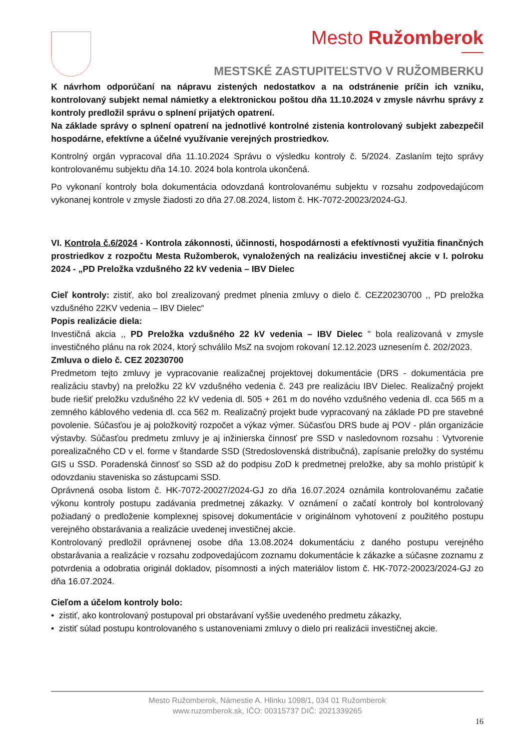Mesto Ružomberok
MESTSKÉ ZASTUPITEĽSTVO V RUŽOMBERKU
K návrhom odporúčaní na nápravu zistených nedostatkov a na odstránenie príčin ich vzniku, kontrolovaný subjekt nemal námietky a elektronickou poštou dňa 11.10.2024 v zmysle návrhu správy z kontroly predložil správu o splnení prijatých opatrení.
Na základe správy o splnení opatrení na jednotlivé kontrolné zistenia kontrolovaný subjekt zabezpečil hospodárne, efektívne a účelné využívanie verejných prostriedkov.
Kontrolný orgán vypracoval dňa 11.10.2024 Správu o výsledku kontroly č. 5/2024. Zaslaním tejto správy kontrolovanému subjektu dňa 14.10. 2024 bola kontrola ukončená.
Po vykonaní kontroly bola dokumentácia odovzdaná kontrolovanému subjektu v rozsahu zodpovedajúcom vykonanej kontrole v zmysle žiadosti zo dňa 27.08.2024, listom č. HK-7072-20023/2024-GJ.
VI. Kontrola č.6/2024 - Kontrola zákonnosti, účinnosti, hospodárnosti a efektívnosti využitia finančných prostriedkov z rozpočtu Mesta Ružomberok, vynaložených na realizáciu investičnej akcie v I. polroku 2024 - „PD Preložka vzdušného 22 kV vedenia – IBV Dielec
Cieľ kontroly: zistiť, ako bol zrealizovaný predmet plnenia zmluvy o dielo č. CEZ20230700 ,, PD preložka vzdušného 22KV vedenia – IBV Dielec“
Popis realizácie diela:
Investičná akcia ,, PD Preložka vzdušného 22 kV vedenia – IBV Dielec " bola realizovaná v zmysle investičného plánu na rok 2024, ktorý schválilo MsZ na svojom rokovaní 12.12.2023 uznesením č. 202/2023.
Zmluva o dielo č. CEZ 20230700
Predmetom tejto zmluvy je vypracovanie realizačnej projektovej dokumentácie (DRS - dokumentácia pre realizáciu stavby) na preložku 22 kV vzdušného vedenia č. 243 pre realizáciu IBV Dielec. Realizačný projekt bude riešiť preložku vzdušného 22 kV vedenia dl. 505 + 261 m do nového vzdušného vedenia dl. cca 565 m a zemného káblového vedenia dl. cca 562 m. Realizačný projekt bude vypracovaný na základe PD pre stavebné povolenie. Súčasťou je aj položkovitý rozpočet a výkaz výmer. Súčasťou DRS bude aj POV - plán organizácie výstavby. Súčasťou predmetu zmluvy je aj inžinierska činnosť pre SSD v nasledovnom rozsahu : Vytvorenie porealizačného CD v el. forme v štandarde SSD (Stredoslovenská distribučná), zapísanie preložky do systému GIS u SSD. Poradenská činnosť so SSD až do podpisu ZoD k predmetnej preložke, aby sa mohlo pristúpiť k odovzdaniu staveniska so zástupcami SSD.
Oprávnená osoba listom č. HK-7072-20027/2024-GJ zo dňa 16.07.2024 oznámila kontrolovanému začatie výkonu kontroly postupu zadávania predmetnej zákazky. V oznámení o začatí kontroly bol kontrolovaný požiadaný o predloženie komplexnej spisovej dokumentácie v originálnom vyhotovení z použitého postupu verejného obstarávania a realizácie uvedenej investičnej akcie.
Kontrolovaný predložil oprávnenej osobe dňa 13.08.2024 dokumentáciu z daného postupu verejného obstarávania a realizácie v rozsahu zodpovedajúcom zoznamu dokumentácie k zákazke a súčasne zoznamu z potvrdenia a odobratia originál dokladov, písomnosti a iných materiálov listom č. HK-7072-20023/2024-GJ zo dňa 16.07.2024.
Cieľom a účelom kontroly bolo:
• zistiť, ako kontrolovaný postupoval pri obstarávaní vyššie uvedeného predmetu zákazky,
• zistiť súlad postupu kontrolovaného s ustanoveniami zmluvy o dielo pri realizácii investičnej akcie.
Mesto Ružomberok, Námestie A. Hlinku 1098/1, 034 01 Ružomberok
www.ruzomberok.sk, IČO: 00315737 DIČ: 2021339265
16